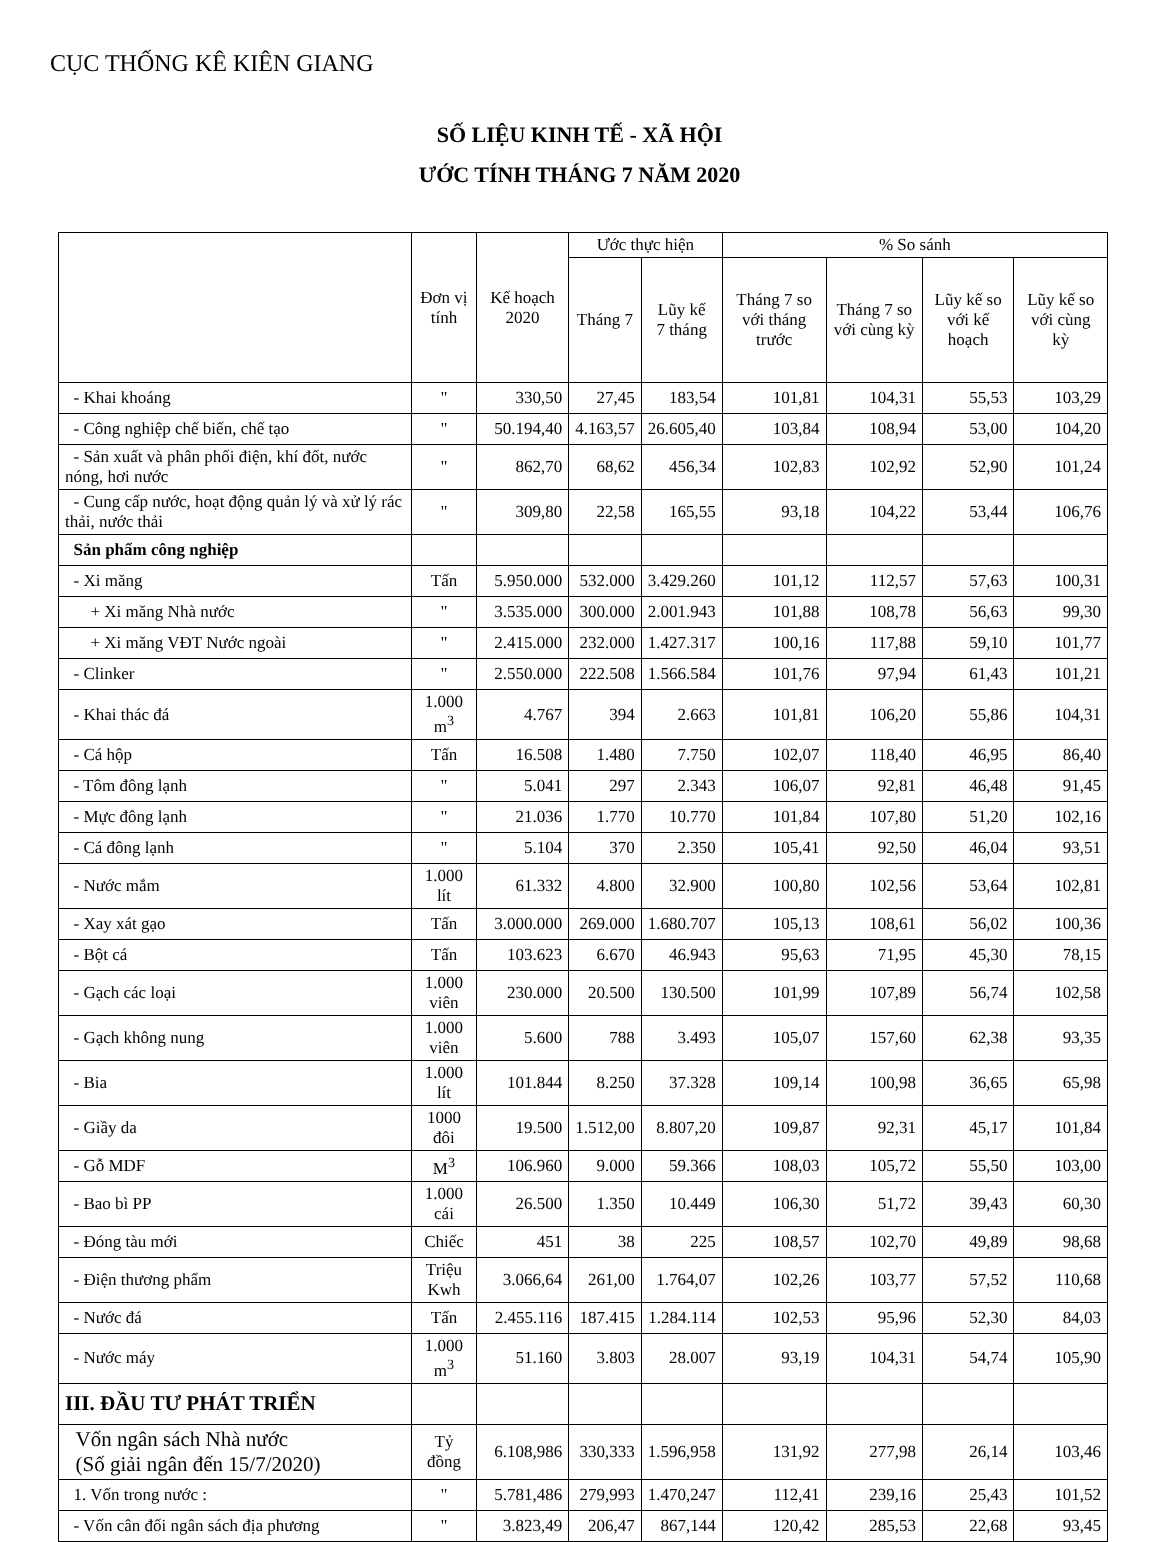CỤC THỐNG KÊ KIÊN GIANG
SỐ LIỆU KINH TẾ - XÃ HỘI
ƯỚC TÍNH THÁNG 7 NĂM 2020
| | Đơn vị tính | Kế hoạch 2020 | Ước thực hiện | | % So sánh | | | |
| --- | --- | --- | --- | --- | --- | --- | --- | --- |
| | | | Tháng 7 | Lũy kế 7 tháng | Tháng 7 so với tháng trước | Tháng 7 so với cùng kỳ | Lũy kế so với kế hoạch | Lũy kế so với cùng kỳ |
| - Khai khoáng | " | 330,50 | 27,45 | 183,54 | 101,81 | 104,31 | 55,53 | 103,29 |
| - Công nghiệp chế biến, chế tạo | " | 50.194,40 | 4.163,57 | 26.605,40 | 103,84 | 108,94 | 53,00 | 104,20 |
| - Sản xuất và phân phối điện, khí đốt, nước nóng, hơi nước | " | 862,70 | 68,62 | 456,34 | 102,83 | 102,92 | 52,90 | 101,24 |
| - Cung cấp nước, hoạt động quản lý và xử lý rác thải, nước thải | " | 309,80 | 22,58 | 165,55 | 93,18 | 104,22 | 53,44 | 106,76 |
| Sản phẩm công nghiệp | | | | | | | | |
| - Xi măng | Tấn | 5.950.000 | 532.000 | 3.429.260 | 101,12 | 112,57 | 57,63 | 100,31 |
| + Xi măng Nhà nước | " | 3.535.000 | 300.000 | 2.001.943 | 101,88 | 108,78 | 56,63 | 99,30 |
| + Xi măng VĐT Nước ngoài | " | 2.415.000 | 232.000 | 1.427.317 | 100,16 | 117,88 | 59,10 | 101,77 |
| - Clinker | " | 2.550.000 | 222.508 | 1.566.584 | 101,76 | 97,94 | 61,43 | 101,21 |
| - Khai thác đá | 1.000 m<sup>3</sup> | 4.767 | 394 | 2.663 | 101,81 | 106,20 | 55,86 | 104,31 |
| - Cá hộp | Tấn | 16.508 | 1.480 | 7.750 | 102,07 | 118,40 | 46,95 | 86,40 |
| - Tôm đông lạnh | " | 5.041 | 297 | 2.343 | 106,07 | 92,81 | 46,48 | 91,45 |
| - Mực đông lạnh | " | 21.036 | 1.770 | 10.770 | 101,84 | 107,80 | 51,20 | 102,16 |
| - Cá đông lạnh | " | 5.104 | 370 | 2.350 | 105,41 | 92,50 | 46,04 | 93,51 |
| - Nước mắm | 1.000 lít | 61.332 | 4.800 | 32.900 | 100,80 | 102,56 | 53,64 | 102,81 |
| - Xay xát gạo | Tấn | 3.000.000 | 269.000 | 1.680.707 | 105,13 | 108,61 | 56,02 | 100,36 |
| - Bột cá | Tấn | 103.623 | 6.670 | 46.943 | 95,63 | 71,95 | 45,30 | 78,15 |
| - Gạch các loại | 1.000 viên | 230.000 | 20.500 | 130.500 | 101,99 | 107,89 | 56,74 | 102,58 |
| - Gạch không nung | 1.000 viên | 5.600 | 788 | 3.493 | 105,07 | 157,60 | 62,38 | 93,35 |
| - Bia | 1.000 lít | 101.844 | 8.250 | 37.328 | 109,14 | 100,98 | 36,65 | 65,98 |
| - Giầy da | 1000 đôi | 19.500 | 1.512,00 | 8.807,20 | 109,87 | 92,31 | 45,17 | 101,84 |
| - Gỗ MDF | M<sup>3</sup> | 106.960 | 9.000 | 59.366 | 108,03 | 105,72 | 55,50 | 103,00 |
| - Bao bì PP | 1.000 cái | 26.500 | 1.350 | 10.449 | 106,30 | 51,72 | 39,43 | 60,30 |
| - Đóng tàu mới | Chiếc | 451 | 38 | 225 | 108,57 | 102,70 | 49,89 | 98,68 |
| - Điện thương phẩm | Triệu Kwh | 3.066,64 | 261,00 | 1.764,07 | 102,26 | 103,77 | 57,52 | 110,68 |
| - Nước đá | Tấn | 2.455.116 | 187.415 | 1.284.114 | 102,53 | 95,96 | 52,30 | 84,03 |
| - Nước máy | 1.000 m<sup>3</sup> | 51.160 | 3.803 | 28.007 | 93,19 | 104,31 | 54,74 | 105,90 |
| III. ĐẦU TƯ PHÁT TRIỂN | | | | | | | | |
| Vốn ngân sách Nhà nước (Số giải ngân đến 15/7/2020) | Tỷ đồng | 6.108,986 | 330,333 | 1.596,958 | 131,92 | 277,98 | 26,14 | 103,46 |
| 1. Vốn trong nước : | " | 5.781,486 | 279,993 | 1.470,247 | 112,41 | 239,16 | 25,43 | 101,52 |
| - Vốn cân đối ngân sách địa phương | " | 3.823,49 | 206,47 | 867,144 | 120,42 | 285,53 | 22,68 | 93,45 |